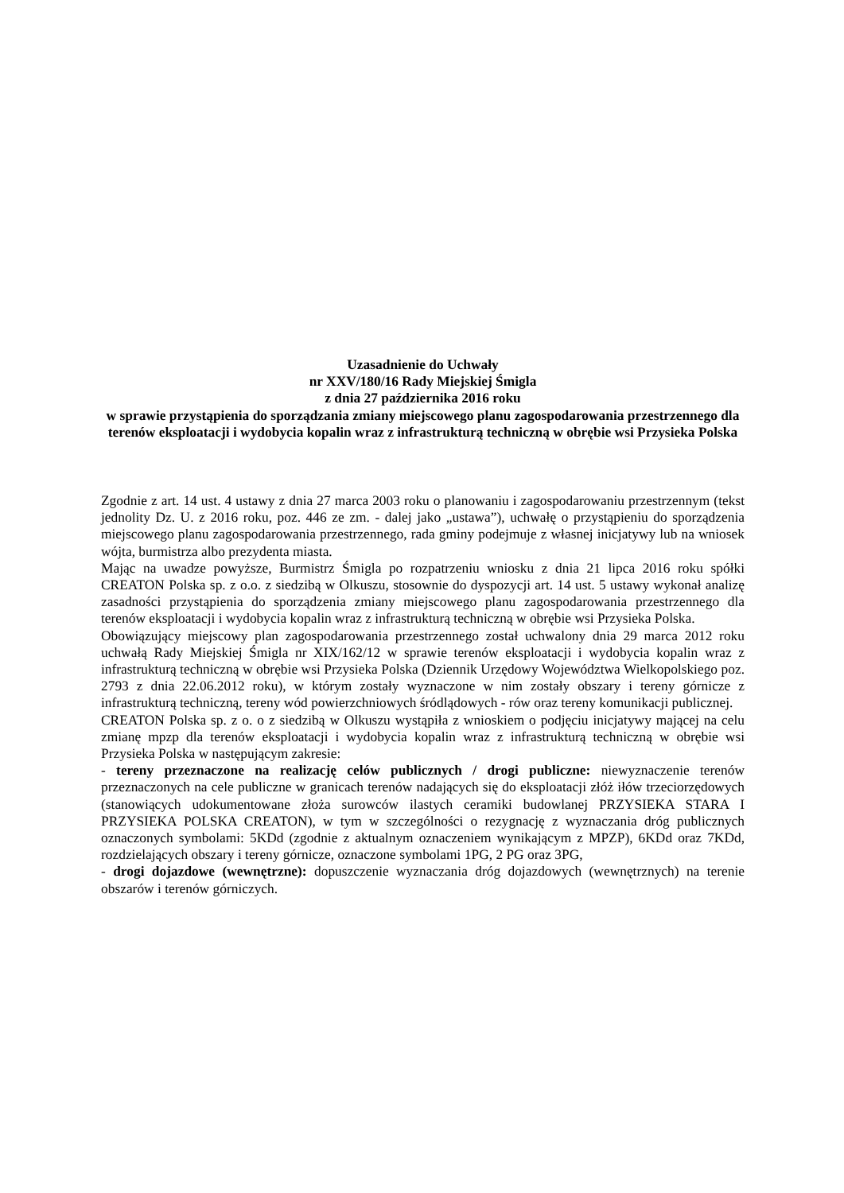Uzasadnienie do Uchwały
nr XXV/180/16 Rady Miejskiej Śmigla
z dnia 27 października 2016 roku
w sprawie przystąpienia do sporządzania zmiany miejscowego planu zagospodarowania przestrzennego dla terenów eksploatacji i wydobycia kopalin wraz z infrastrukturą techniczną w obrębie wsi Przysieka Polska
Zgodnie z art. 14 ust. 4 ustawy z dnia 27 marca 2003 roku o planowaniu i zagospodarowaniu przestrzennym (tekst jednolity Dz. U. z 2016 roku, poz. 446 ze zm. - dalej jako „ustawa”), uchwałę o przystąpieniu do sporządzenia miejscowego planu zagospodarowania przestrzennego, rada gminy podejmuje z własnej inicjatywy lub na wniosek wójta, burmistrza albo prezydenta miasta.
Mając na uwadze powyższe, Burmistrz Śmigla po rozpatrzeniu wniosku z dnia 21 lipca 2016 roku spółki CREATON Polska sp. z o.o. z siedzibą w Olkuszu, stosownie do dyspozycji art. 14 ust. 5 ustawy wykonał analizę zasadności przystąpienia do sporządzenia zmiany miejscowego planu zagospodarowania przestrzennego dla terenów eksploatacji i wydobycia kopalin wraz z infrastrukturą techniczną w obrębie wsi Przysieka Polska.
Obowiązujący miejscowy plan zagospodarowania przestrzennego został uchwalony dnia 29 marca 2012 roku uchwałą Rady Miejskiej Śmigla nr XIX/162/12 w sprawie terenów eksploatacji i wydobycia kopalin wraz z infrastrukturą techniczną w obrębie wsi Przysieka Polska (Dziennik Urzędowy Województwa Wielkopolskiego poz. 2793 z dnia 22.06.2012 roku), w którym zostały wyznaczone w nim zostały obszary i tereny górnicze z infrastrukturą techniczną, tereny wód powierzchniowych śródlądowych - rów oraz tereny komunikacji publicznej.
CREATON Polska sp. z o. o z siedzibą w Olkuszu wystąpiła z wnioskiem o podjęciu inicjatywy mającej na celu zmianę mpzp dla terenów eksploatacji i wydobycia kopalin wraz z infrastrukturą techniczną w obrębie wsi Przysieka Polska w następującym zakresie:
- tereny przeznaczone na realizację celów publicznych / drogi publiczne: niewyznaczenie terenów przeznaczonych na cele publiczne w granicach terenów nadających się do eksploatacji złóż iłów trzeciorzędowych (stanowiących udokumentowane złoża surowców ilastych ceramiki budowlanej PRZYSIEKA STARA I PRZYSIEKA POLSKA CREATON), w tym w szczególności o rezygnację z wyznaczania dróg publicznych oznaczonych symbolami: 5KDd (zgodnie z aktualnym oznaczeniem wynikającym z MPZP), 6KDd oraz 7KDd, rozdzielających obszary i tereny górnicze, oznaczone symbolami 1PG, 2 PG oraz 3PG,
- drogi dojazdowe (wewnętrzne): dopuszczenie wyznaczania dróg dojazdowych (wewnętrznych) na terenie obszarów i terenów górniczych.